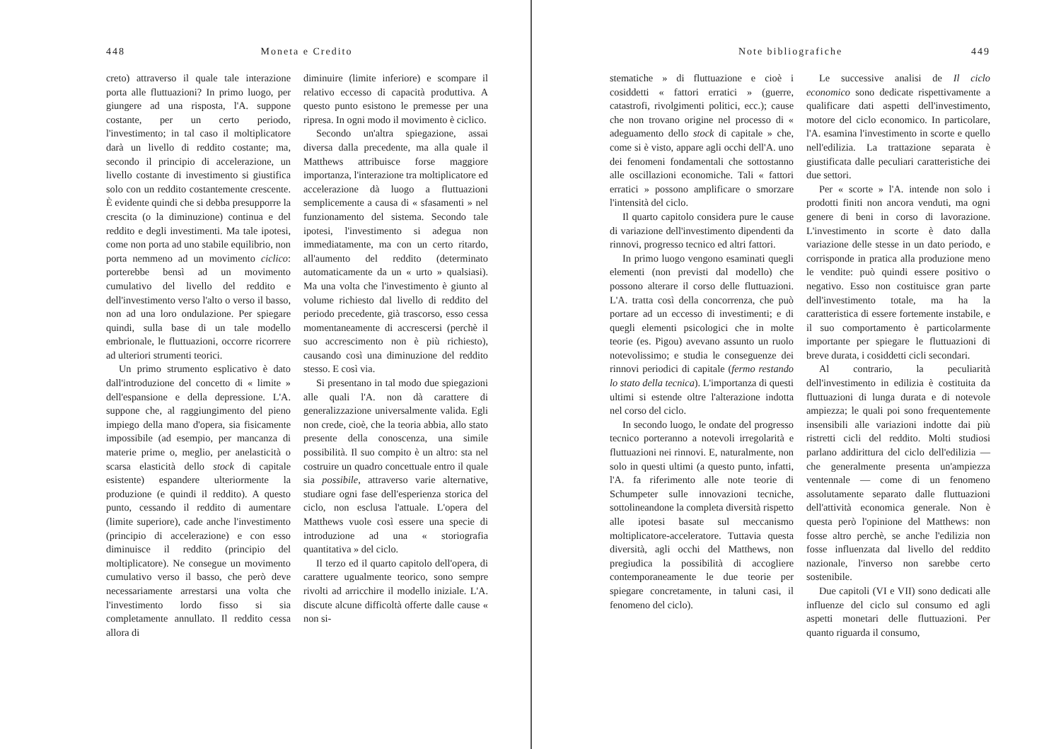448 Moneta e Credito
creto) attraverso il quale tale interazione porta alle fluttuazioni? In primo luogo, per giungere ad una risposta, l'A. suppone costante, per un certo periodo, l'investimento; in tal caso il moltiplicatore darà un livello di reddito costante; ma, secondo il principio di accelerazione, un livello costante di investimento si giustifica solo con un reddito costantemente crescente. È evidente quindi che si debba presupporre la crescita (o la diminuzione) continua e del reddito e degli investimenti. Ma tale ipotesi, come non porta ad uno stabile equilibrio, non porta nemmeno ad un movimento ciclico: porterebbe bensì ad un movimento cumulativo del livello del reddito e dell'investimento verso l'alto o verso il basso, non ad una loro ondulazione. Per spiegare quindi, sulla base di un tale modello embrionale, le fluttuazioni, occorre ricorrere ad ulteriori strumenti teorici.
Un primo strumento esplicativo è dato dall'introduzione del concetto di « limite » dell'espansione e della depressione. L'A. suppone che, al raggiungimento del pieno impiego della mano d'opera, sia fisicamente impossibile (ad esempio, per mancanza di materie prime o, meglio, per anelasticità o scarsa elasticità dello stock di capitale esistente) espandere ulteriormente la produzione (e quindi il reddito). A questo punto, cessando il reddito di aumentare (limite superiore), cade anche l'investimento (principio di accelerazione) e con esso diminuisce il reddito (principio del moltiplicatore). Ne consegue un movimento cumulativo verso il basso, che però deve necessariamente arrestarsi una volta che l'investimento lordo fisso si sia completamente annullato. Il reddito cessa allora di
diminuire (limite inferiore) e scompare il relativo eccesso di capacità produttiva. A questo punto esistono le premesse per una ripresa. In ogni modo il movimento è ciclico.
Secondo un'altra spiegazione, assai diversa dalla precedente, ma alla quale il Matthews attribuisce forse maggiore importanza, l'interazione tra moltiplicatore ed accelerazione dà luogo a fluttuazioni semplicemente a causa di « sfasamenti » nel funzionamento del sistema. Secondo tale ipotesi, l'investimento si adegua non immediatamente, ma con un certo ritardo, all'aumento del reddito (determinato automaticamente da un « urto » qualsiasi). Ma una volta che l'investimento è giunto al volume richiesto dal livello di reddito del periodo precedente, già trascorso, esso cessa momentaneamente di accrescersi (perchè il suo accrescimento non è più richiesto), causando così una diminuzione del reddito stesso. E così via.
Si presentano in tal modo due spiegazioni alle quali l'A. non dà carattere di generalizzazione universalmente valida. Egli non crede, cioè, che la teoria abbia, allo stato presente della conoscenza, una simile possibilità. Il suo compito è un altro: sta nel costruire un quadro concettuale entro il quale sia possibile, attraverso varie alternative, studiare ogni fase dell'esperienza storica del ciclo, non esclusa l'attuale. L'opera del Matthews vuole così essere una specie di introduzione ad una « storiografia quantitativa » del ciclo.
Il terzo ed il quarto capitolo dell'opera, di carattere ugualmente teorico, sono sempre rivolti ad arricchire il modello iniziale. L'A. discute alcune difficoltà offerte dalle cause « non si-
Note bibliografiche 449
stematiche » di fluttuazione e cioè i cosiddetti « fattori erratici » (guerre, catastrofi, rivolgimenti politici, ecc.); cause che non trovano origine nel processo di « adeguamento dello stock di capitale » che, come si è visto, appare agli occhi dell'A. uno dei fenomeni fondamentali che sottostanno alle oscillazioni economiche. Tali « fattori erratici » possono amplificare o smorzare l'intensità del ciclo.
Il quarto capitolo considera pure le cause di variazione dell'investimento dipendenti da rinnovi, progresso tecnico ed altri fattori.
In primo luogo vengono esaminati quegli elementi (non previsti dal modello) che possono alterare il corso delle fluttuazioni. L'A. tratta così della concorrenza, che può portare ad un eccesso di investimenti; e di quegli elementi psicologici che in molte teorie (es. Pigou) avevano assunto un ruolo notevolissimo; e studia le conseguenze dei rinnovi periodici di capitale (fermo restando lo stato della tecnica). L'importanza di questi ultimi si estende oltre l'alterazione indotta nel corso del ciclo.
In secondo luogo, le ondate del progresso tecnico porteranno a notevoli irregolarità e fluttuazioni nei rinnovi. E, naturalmente, non solo in questi ultimi (a questo punto, infatti, l'A. fa riferimento alle note teorie di Schumpeter sulle innovazioni tecniche, sottolineandone la completa diversità rispetto alle ipotesi basate sul meccanismo moltiplicatore-acceleratore. Tuttavia questa diversità, agli occhi del Matthews, non pregiudica la possibilità di accogliere contemporaneamente le due teorie per spiegare concretamente, in taluni casi, il fenomeno del ciclo).
Le successive analisi de Il ciclo economico sono dedicate rispettivamente a qualificare dati aspetti dell'investimento, motore del ciclo economico. In particolare, l'A. esamina l'investimento in scorte e quello nell'edilizia. La trattazione separata è giustificata dalle peculiari caratteristiche dei due settori.
Per « scorte » l'A. intende non solo i prodotti finiti non ancora venduti, ma ogni genere di beni in corso di lavorazione. L'investimento in scorte è dato dalla variazione delle stesse in un dato periodo, e corrisponde in pratica alla produzione meno le vendite: può quindi essere positivo o negativo. Esso non costituisce gran parte dell'investimento totale, ma ha la caratteristica di essere fortemente instabile, e il suo comportamento è particolarmente importante per spiegare le fluttuazioni di breve durata, i cosiddetti cicli secondari.
Al contrario, la peculiarità dell'investimento in edilizia è costituita da fluttuazioni di lunga durata e di notevole ampiezza; le quali poi sono frequentemente insensibili alle variazioni indotte dai più ristretti cicli del reddito. Molti studiosi parlano addirittura del ciclo dell'edilizia — che generalmente presenta un'ampiezza ventennale — come di un fenomeno assolutamente separato dalle fluttuazioni dell'attività economica generale. Non è questa però l'opinione del Matthews: non fosse altro perchè, se anche l'edilizia non fosse influenzata dal livello del reddito nazionale, l'inverso non sarebbe certo sostenibile.
Due capitoli (VI e VII) sono dedicati alle influenze del ciclo sul consumo ed agli aspetti monetari delle fluttuazioni. Per quanto riguarda il consumo,